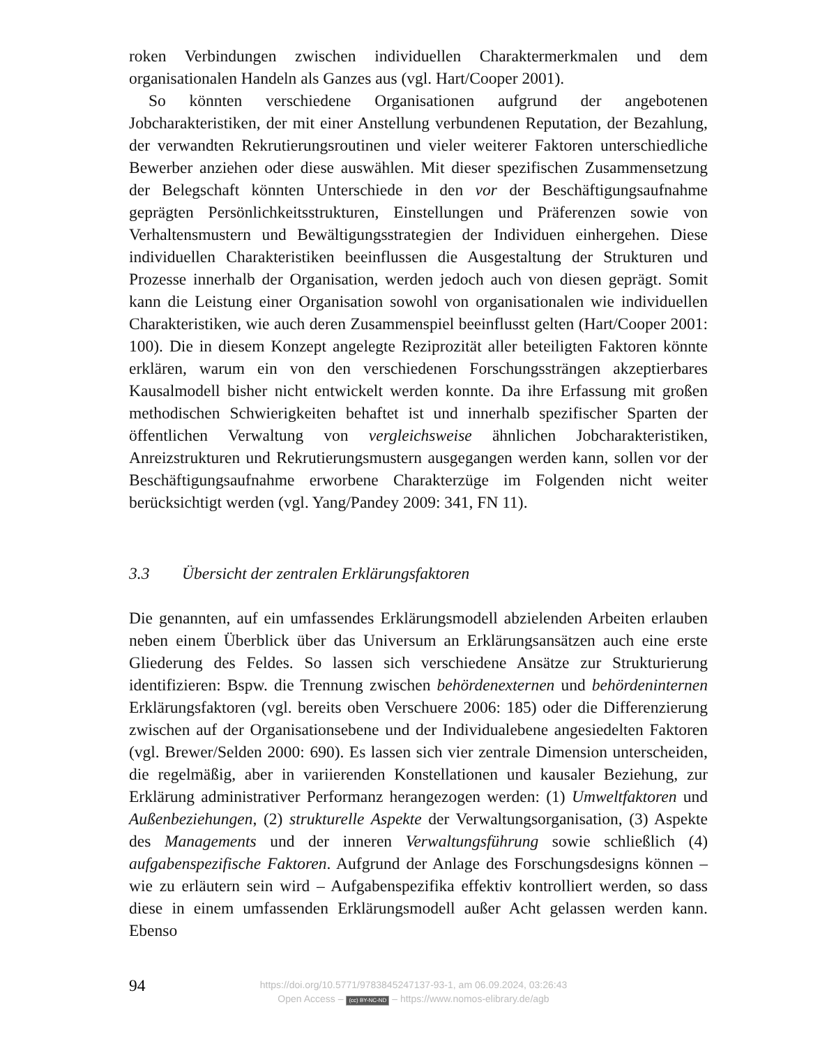roken Verbindungen zwischen individuellen Charaktermerkmalen und dem organisationalen Handeln als Ganzes aus (vgl. Hart/Cooper 2001).
So könnten verschiedene Organisationen aufgrund der angebotenen Jobcharakteristiken, der mit einer Anstellung verbundenen Reputation, der Bezahlung, der verwandten Rekrutierungsroutinen und vieler weiterer Faktoren unterschiedliche Bewerber anziehen oder diese auswählen. Mit dieser spezifischen Zusammensetzung der Belegschaft könnten Unterschiede in den vor der Beschäftigungsaufnahme geprägten Persönlichkeitsstrukturen, Einstellungen und Präferenzen sowie von Verhaltensmustern und Bewältigungsstrategien der Individuen einhergehen. Diese individuellen Charakteristiken beeinflussen die Ausgestaltung der Strukturen und Prozesse innerhalb der Organisation, werden jedoch auch von diesen geprägt. Somit kann die Leistung einer Organisation sowohl von organisationalen wie individuellen Charakteristiken, wie auch deren Zusammenspiel beeinflusst gelten (Hart/Cooper 2001: 100). Die in diesem Konzept angelegte Reziprozität aller beteiligten Faktoren könnte erklären, warum ein von den verschiedenen Forschungssträngen akzeptierbares Kausalmodell bisher nicht entwickelt werden konnte. Da ihre Erfassung mit großen methodischen Schwierigkeiten behaftet ist und innerhalb spezifischer Sparten der öffentlichen Verwaltung von vergleichsweise ähnlichen Jobcharakteristiken, Anreizstrukturen und Rekrutierungsmustern ausgegangen werden kann, sollen vor der Beschäftigungsaufnahme erworbene Charakterzüge im Folgenden nicht weiter berücksichtigt werden (vgl. Yang/Pandey 2009: 341, FN 11).
3.3 Übersicht der zentralen Erklärungsfaktoren
Die genannten, auf ein umfassendes Erklärungsmodell abzielenden Arbeiten erlauben neben einem Überblick über das Universum an Erklärungsansätzen auch eine erste Gliederung des Feldes. So lassen sich verschiedene Ansätze zur Strukturierung identifizieren: Bspw. die Trennung zwischen behördenexternen und behördeninternen Erklärungsfaktoren (vgl. bereits oben Verschuere 2006: 185) oder die Differenzierung zwischen auf der Organisationsebene und der Individualebene angesiedelten Faktoren (vgl. Brewer/Selden 2000: 690). Es lassen sich vier zentrale Dimension unterscheiden, die regelmäßig, aber in variierenden Konstellationen und kausaler Beziehung, zur Erklärung administrativer Performanz herangezogen werden: (1) Umweltfaktoren und Außenbeziehungen, (2) strukturelle Aspekte der Verwaltungsorganisation, (3) Aspekte des Managements und der inneren Verwaltungsführung sowie schließlich (4) aufgabenspezifische Faktoren. Aufgrund der Anlage des Forschungsdesigns können – wie zu erläutern sein wird – Aufgabenspezifika effektiv kontrolliert werden, so dass diese in einem umfassenden Erklärungsmodell außer Acht gelassen werden kann. Ebenso
94
https://doi.org/10.5771/9783845247137-93-1, am 06.09.2024, 03:26:43
Open Access – (cc) BY-NC-ND – https://www.nomos-elibrary.de/agb